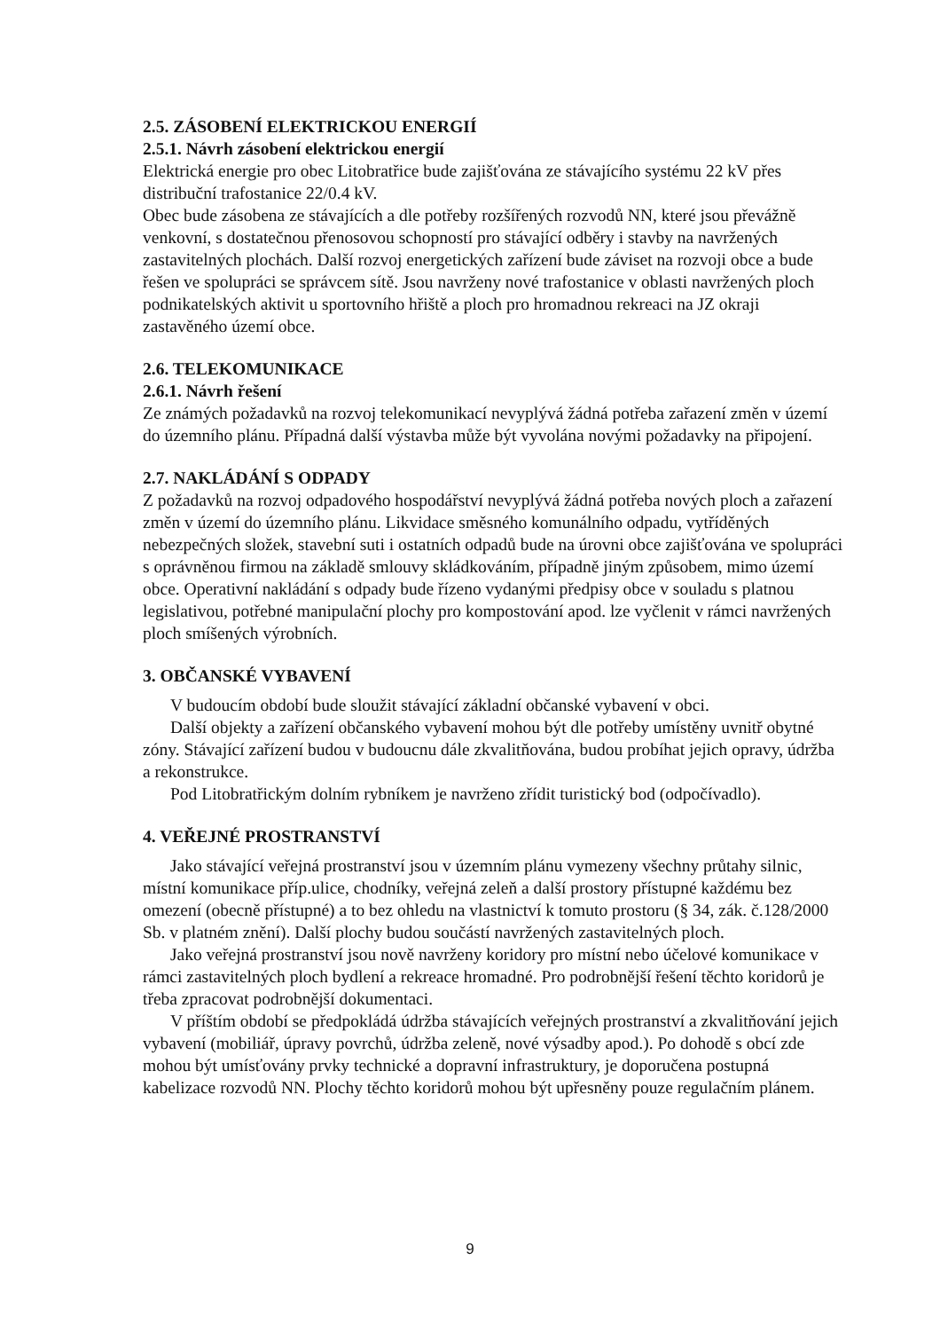2.5. ZÁSOBENÍ ELEKTRICKOU ENERGIÍ
2.5.1. Návrh zásobení elektrickou energií
Elektrická energie pro obec Litobratřice bude zajišťována ze stávajícího systému 22 kV přes distribuční trafostanice 22/0.4 kV.
Obec bude zásobena ze stávajících a dle potřeby rozšířených rozvodů NN, které jsou převážně venkovní, s dostatečnou přenosovou schopností pro stávající odběry i stavby na navržených zastavitelných plochách. Další rozvoj energetických zařízení bude záviset na rozvoji obce a bude řešen ve spolupráci se správcem sítě. Jsou navrženy nové trafostanice v oblasti navržených ploch podnikatelských aktivit u sportovního hřiště a ploch pro hromadnou rekreaci na JZ okraji zastavěného území obce.
2.6. TELEKOMUNIKACE
2.6.1. Návrh řešení
Ze známých požadavků na rozvoj telekomunikací nevyplývá žádná potřeba zařazení změn v území do územního plánu. Případná další výstavba může být vyvolána novými požadavky na připojení.
2.7. NAKLÁDÁNÍ S ODPADY
Z požadavků na rozvoj odpadového hospodářství nevyplývá žádná potřeba nových ploch a zařazení změn v území do územního plánu. Likvidace směsného komunálního odpadu, vytříděných nebezpečných složek, stavební suti i ostatních odpadů bude na úrovni obce zajišťována ve spolupráci s oprávněnou firmou na základě smlouvy skládkováním, případně jiným způsobem, mimo území obce. Operativní nakládání s odpady bude řízeno vydanými předpisy obce v souladu s platnou legislativou, potřebné manipulační plochy pro kompostování apod. lze vyčlenit v rámci navržených ploch smíšených výrobních.
3. OBČANSKÉ VYBAVENÍ
V budoucím období bude sloužit stávající základní občanské vybavení v obci.
Další objekty a zařízení občanského vybavení mohou být dle potřeby umístěny uvnitř obytné zóny. Stávající zařízení budou v budoucnu dále zkvalitňována, budou probíhat jejich opravy, údržba a rekonstrukce.
Pod Litobratřickým dolním rybníkem je navrženo zřídit turistický bod (odpočívadlo).
4. VEŘEJNÉ PROSTRANSTVÍ
Jako stávající veřejná prostranství jsou v územním plánu vymezeny všechny průtahy silnic, místní komunikace příp.ulice, chodníky, veřejná zeleň a další prostory přístupné každému bez omezení (obecně přístupné) a to bez ohledu na vlastnictví k tomuto prostoru (§ 34, zák. č.128/2000 Sb. v platném znění). Další plochy budou součástí navržených zastavitelných ploch.
Jako veřejná prostranství jsou nově navrženy koridory pro místní nebo účelové komunikace v rámci zastavitelných ploch bydlení a rekreace hromadné. Pro podrobnější řešení těchto koridorů je třeba zpracovat podrobnější dokumentaci.
V příštím období se předpokládá údržba stávajících veřejných prostranství a zkvalitňování jejich vybavení (mobiliář, úpravy povrchů, údržba zeleně, nové výsadby apod.). Po dohodě s obcí zde mohou být umísťovány prvky technické a dopravní infrastruktury, je doporučena postupná kabelizace rozvodů NN. Plochy těchto koridorů mohou být upřesněny pouze regulačním plánem.
9